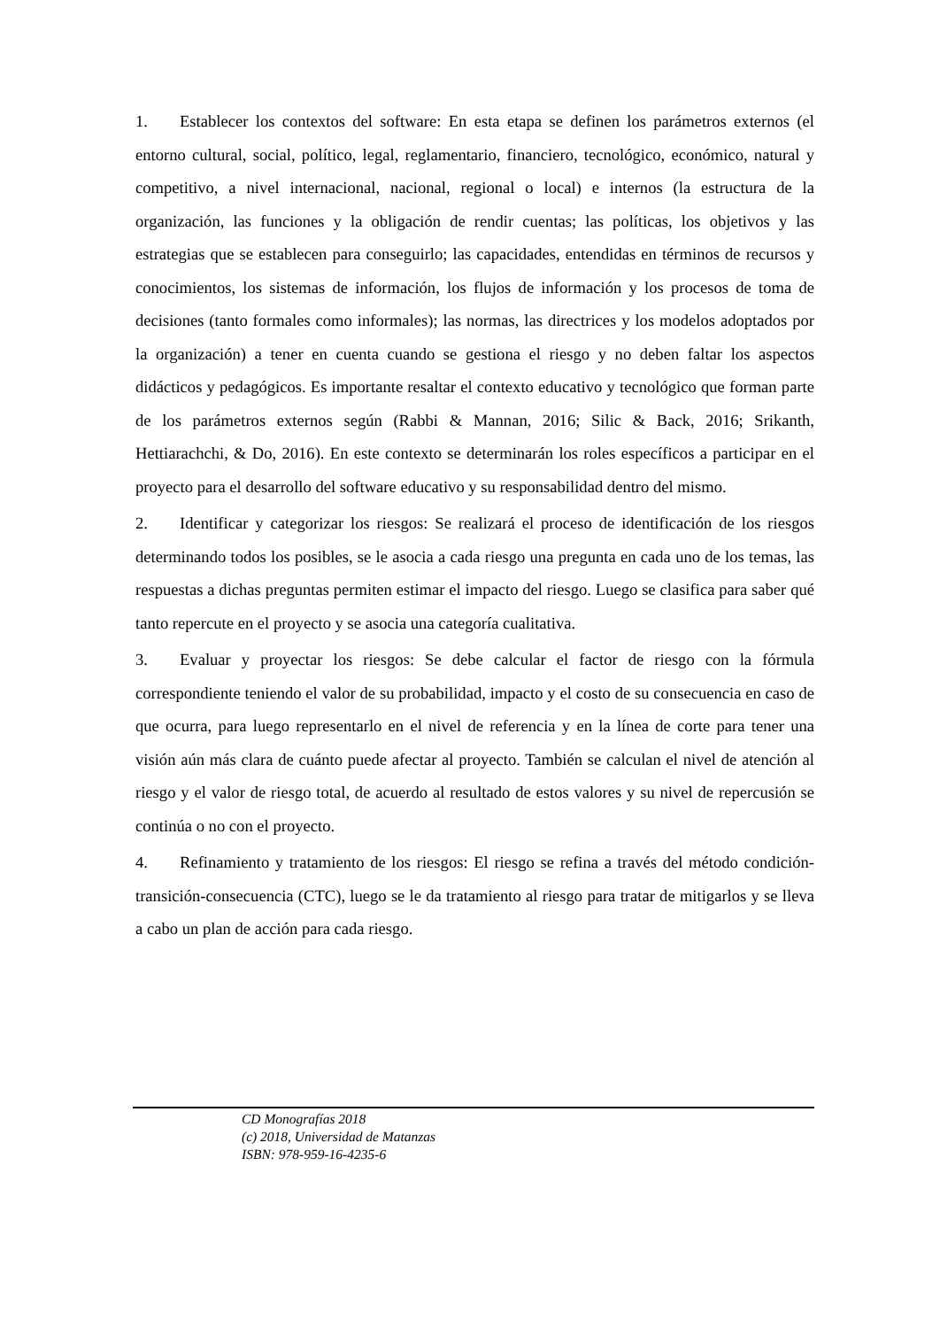1. Establecer los contextos del software: En esta etapa se definen los parámetros externos (el entorno cultural, social, político, legal, reglamentario, financiero, tecnológico, económico, natural y competitivo, a nivel internacional, nacional, regional o local) e internos (la estructura de la organización, las funciones y la obligación de rendir cuentas; las políticas, los objetivos y las estrategias que se establecen para conseguirlo; las capacidades, entendidas en términos de recursos y conocimientos, los sistemas de información, los flujos de información y los procesos de toma de decisiones (tanto formales como informales); las normas, las directrices y los modelos adoptados por la organización) a tener en cuenta cuando se gestiona el riesgo y no deben faltar los aspectos didácticos y pedagógicos. Es importante resaltar el contexto educativo y tecnológico que forman parte de los parámetros externos según (Rabbi & Mannan, 2016; Silic & Back, 2016; Srikanth, Hettiarachchi, & Do, 2016). En este contexto se determinarán los roles específicos a participar en el proyecto para el desarrollo del software educativo y su responsabilidad dentro del mismo.
2. Identificar y categorizar los riesgos: Se realizará el proceso de identificación de los riesgos determinando todos los posibles, se le asocia a cada riesgo una pregunta en cada uno de los temas, las respuestas a dichas preguntas permiten estimar el impacto del riesgo. Luego se clasifica para saber qué tanto repercute en el proyecto y se asocia una categoría cualitativa.
3. Evaluar y proyectar los riesgos: Se debe calcular el factor de riesgo con la fórmula correspondiente teniendo el valor de su probabilidad, impacto y el costo de su consecuencia en caso de que ocurra, para luego representarlo en el nivel de referencia y en la línea de corte para tener una visión aún más clara de cuánto puede afectar al proyecto. También se calculan el nivel de atención al riesgo y el valor de riesgo total, de acuerdo al resultado de estos valores y su nivel de repercusión se continúa o no con el proyecto.
4. Refinamiento y tratamiento de los riesgos: El riesgo se refina a través del método condición-transición-consecuencia (CTC), luego se le da tratamiento al riesgo para tratar de mitigarlos y se lleva a cabo un plan de acción para cada riesgo.
CD Monografías 2018
(c) 2018, Universidad de Matanzas
ISBN: 978-959-16-4235-6